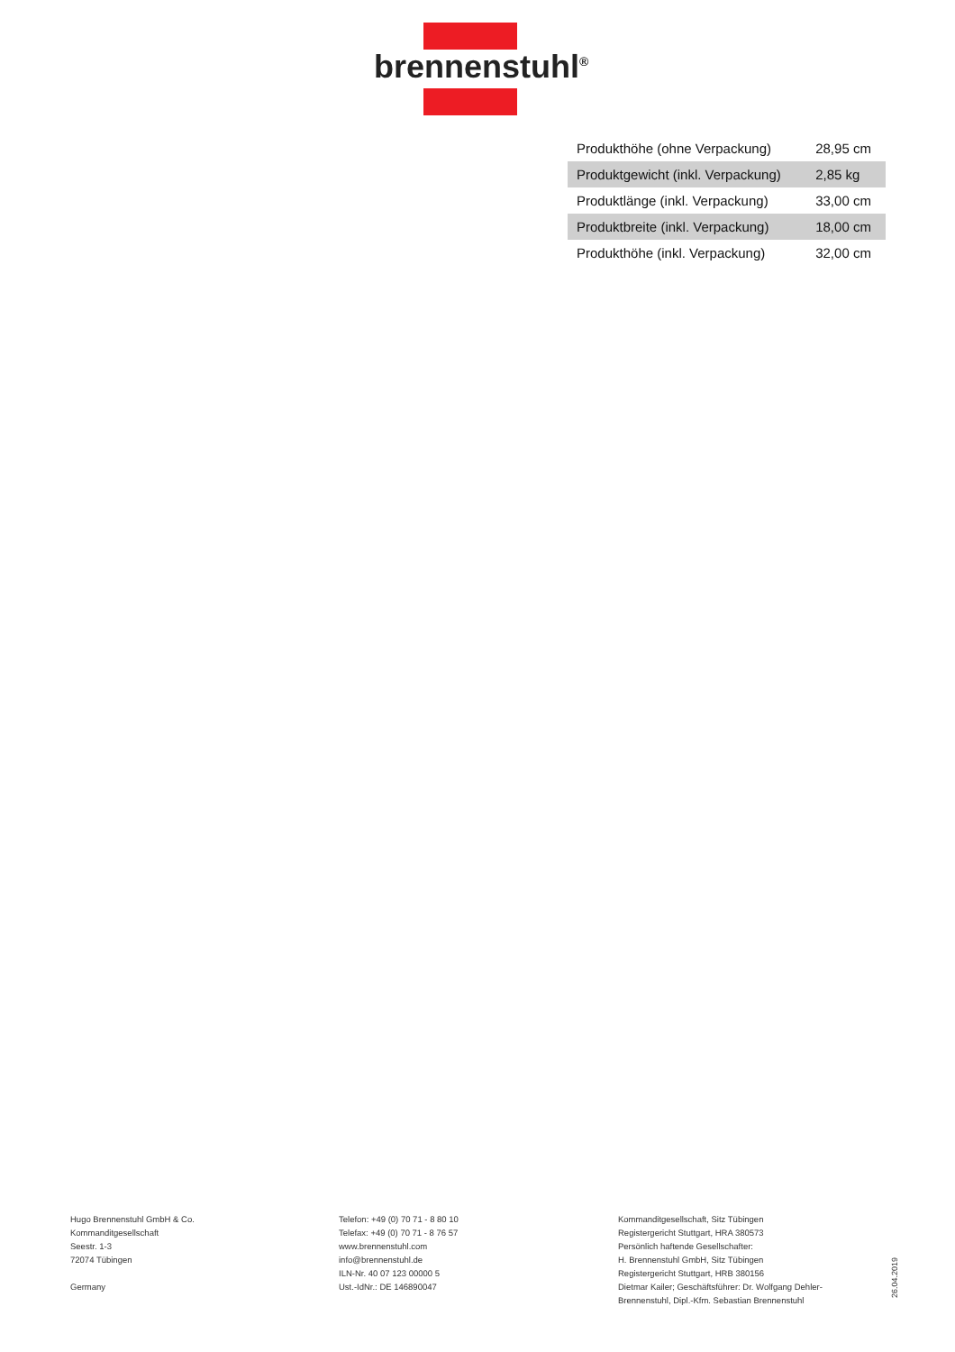brennenstuhl<sup>®</sup>
| Produkthöhe (ohne Verpackung) | 28,95 cm |
| Produktgewicht (inkl. Verpackung) | 2,85 kg |
| Produktlänge (inkl. Verpackung) | 33,00 cm |
| Produktbreite (inkl. Verpackung) | 18,00 cm |
| Produkthöhe (inkl. Verpackung) | 32,00 cm |
Hugo Brennenstuhl GmbH & Co.
Kommanditgesellschaft
Seestr. 1-3
72074 Tübingen
Germany
Telefon: +49 (0) 70 71 - 8 80 10
Telefax: +49 (0) 70 71 - 8 76 57
www.brennenstuhl.com
info@brennenstuhl.de
ILN-Nr. 40 07 123 00000 5
Ust.-IdNr.: DE 146890047
Kommanditgesellschaft, Sitz Tübingen
Registergericht Stuttgart, HRA 380573
Persönlich haftende Gesellschafter:
H. Brennenstuhl GmbH, Sitz Tübingen
Registergericht Stuttgart, HRB 380156
Dietmar Kailer; Geschäftsführer: Dr. Wolfgang Dehler-Brennenstuhl, Dipl.-Kfm. Sebastian Brennenstuhl
26.04.2019